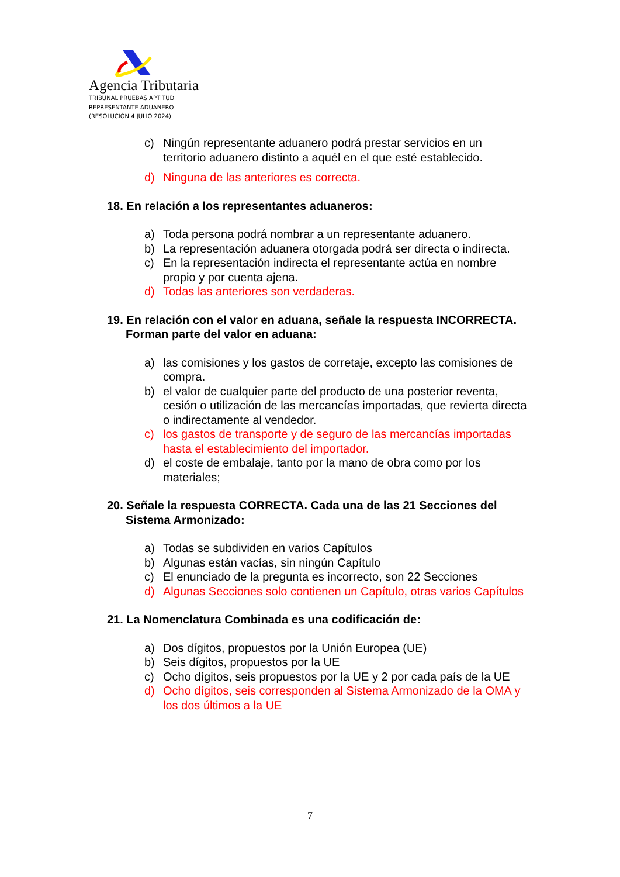Agencia Tributaria
TRIBUNAL PRUEBAS APTITUD
REPRESENTANTE ADUANERO
(RESOLUCIÓN 4 JULIO 2024)
c) Ningún representante aduanero podrá prestar servicios en un territorio aduanero distinto a aquél en el que esté establecido.
d) Ninguna de las anteriores es correcta.
18. En relación a los representantes aduaneros:
a) Toda persona podrá nombrar a un representante aduanero.
b) La representación aduanera otorgada podrá ser directa o indirecta.
c) En la representación indirecta el representante actúa en nombre propio y por cuenta ajena.
d) Todas las anteriores son verdaderas.
19. En relación con el valor en aduana, señale la respuesta INCORRECTA. Forman parte del valor en aduana:
a) las comisiones y los gastos de corretaje, excepto las comisiones de compra.
b) el valor de cualquier parte del producto de una posterior reventa, cesión o utilización de las mercancías importadas, que revierta directa o indirectamente al vendedor.
c) los gastos de transporte y de seguro de las mercancías importadas hasta el establecimiento del importador.
d) el coste de embalaje, tanto por la mano de obra como por los materiales;
20. Señale la respuesta CORRECTA. Cada una de las 21 Secciones del Sistema Armonizado:
a) Todas se subdividen en varios Capítulos
b) Algunas están vacías, sin ningún Capítulo
c) El enunciado de la pregunta es incorrecto, son 22 Secciones
d) Algunas Secciones solo contienen un Capítulo, otras varios Capítulos
21. La Nomenclatura Combinada es una codificación de:
a) Dos dígitos, propuestos por la Unión Europea (UE)
b) Seis dígitos, propuestos por la UE
c) Ocho dígitos, seis propuestos por la UE y 2 por cada país de la UE
d) Ocho dígitos, seis corresponden al Sistema Armonizado de la OMA y los dos últimos a la UE
7